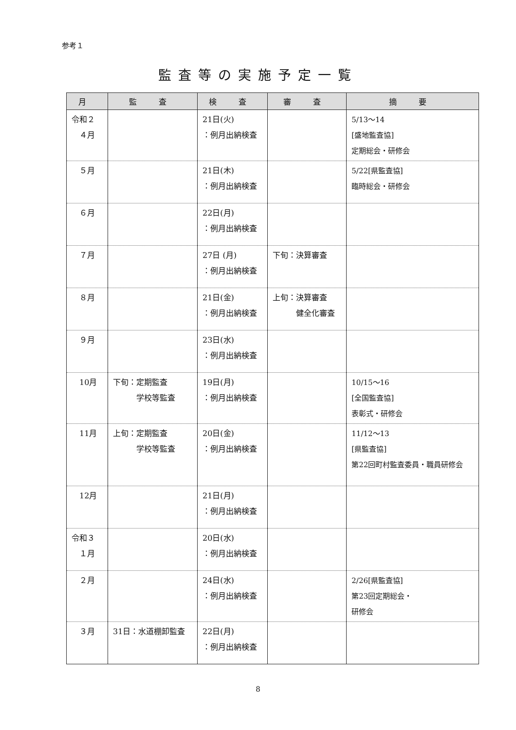参考１
監査等の実施予定一覧
| 月 | 監 査 | 検 査 | 審 査 | 摘 要 |
| --- | --- | --- | --- | --- |
| 令和２ ４月 | | 21日(火) ：例月出納検査 | | 5/13～14 [盛地監査協] 定期総会・研修会 |
| ５月 | | 21日(木) ：例月出納検査 | | 5/22[県監査協] 臨時総会・研修会 |
| ６月 | | 22日(月) ：例月出納検査 | | |
| ７月 | | 27日 (月) ：例月出納検査 | 下旬：決算審査 | |
| ８月 | | 21日(金) ：例月出納検査 | 上旬：決算審査 健全化審査 | |
| ９月 | | 23日(水) ：例月出納検査 | | |
| 10月 | 下旬：定期監査 学校等監査 | 19日(月) ：例月出納検査 | | 10/15～16 [全国監査協] 表彰式・研修会 |
| 11月 | 上旬：定期監査 学校等監査 | 20日(金) ：例月出納検査 | | 11/12～13 [県監査協] 第22回町村監査委員・職員研修会 |
| 12月 | | 21日(月) ：例月出納検査 | | |
| 令和３ １月 | | 20日(水) ：例月出納検査 | | |
| ２月 | | 24日(水) ：例月出納検査 | | 2/26[県監査協] 第23回定期総会・ 研修会 |
| ３月 | 31日：水道棚卸監査 | 22日(月) ：例月出納検査 | | |
8